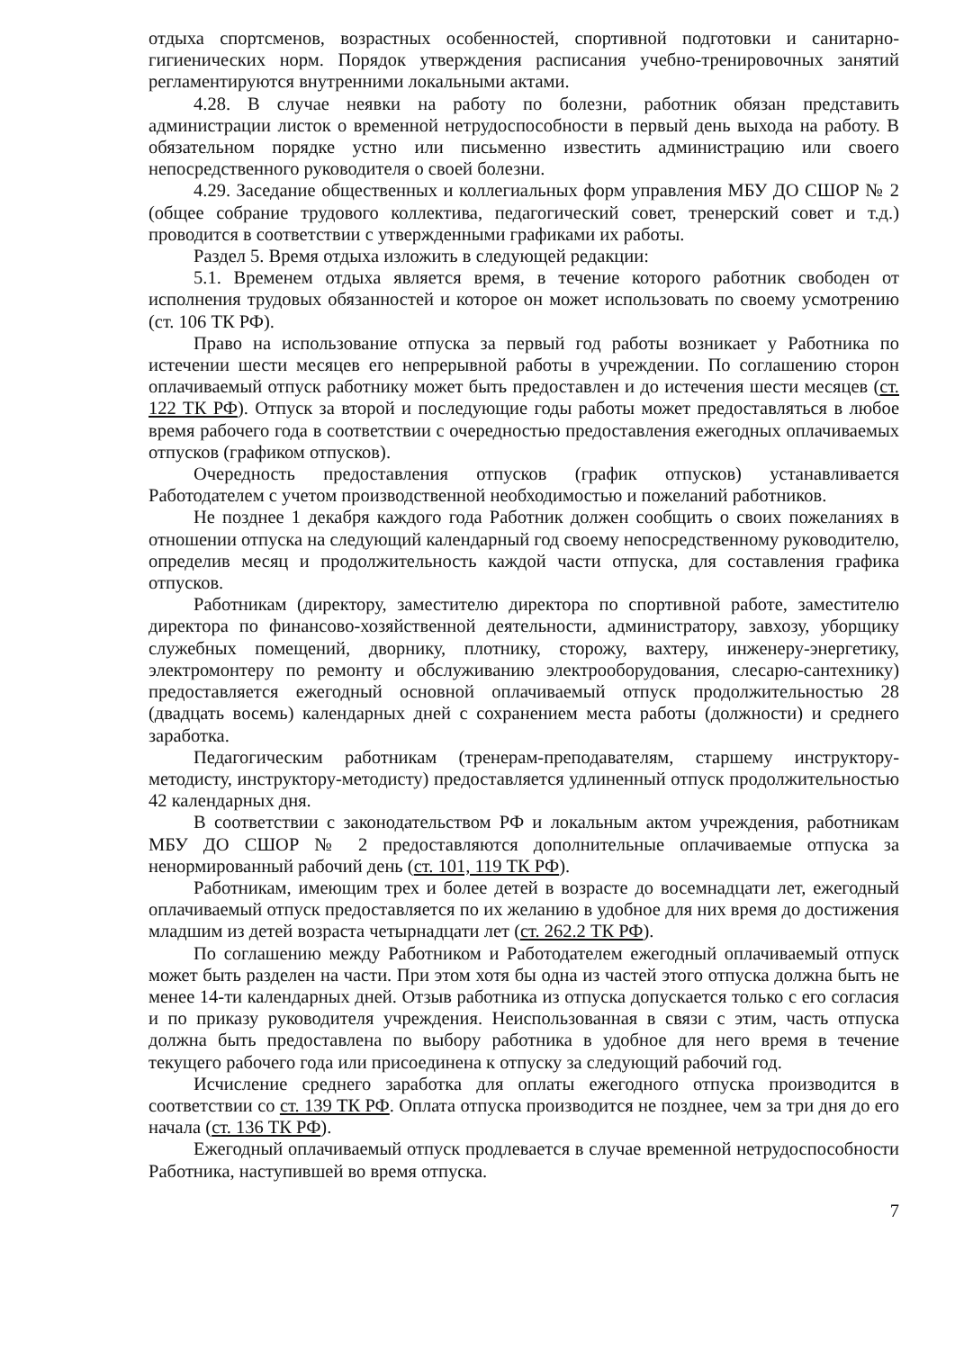отдыха спортсменов, возрастных особенностей, спортивной подготовки и санитарно-гигиенических норм. Порядок утверждения расписания учебно-тренировочных занятий регламентируются внутренними локальными актами.
4.28. В случае неявки на работу по болезни, работник обязан представить администрации листок о временной нетрудоспособности в первый день выхода на работу. В обязательном порядке устно или письменно известить администрацию или своего непосредственного руководителя о своей болезни.
4.29. Заседание общественных и коллегиальных форм управления МБУ ДО СШОР № 2 (общее собрание трудового коллектива, педагогический совет, тренерский совет и т.д.) проводится в соответствии с утвержденными графиками их работы.
Раздел 5. Время отдыха изложить в следующей редакции:
5.1. Временем отдыха является время, в течение которого работник свободен от исполнения трудовых обязанностей и которое он может использовать по своему усмотрению (ст. 106 ТК РФ).
Право на использование отпуска за первый год работы возникает у Работника по истечении шести месяцев его непрерывной работы в учреждении. По соглашению сторон оплачиваемый отпуск работнику может быть предоставлен и до истечения шести месяцев (ст. 122 ТК РФ). Отпуск за второй и последующие годы работы может предоставляться в любое время рабочего года в соответствии с очередностью предоставления ежегодных оплачиваемых отпусков (графиком отпусков).
Очередность предоставления отпусков (график отпусков) устанавливается Работодателем с учетом производственной необходимостью и пожеланий работников.
Не позднее 1 декабря каждого года Работник должен сообщить о своих пожеланиях в отношении отпуска на следующий календарный год своему непосредственному руководителю, определив месяц и продолжительность каждой части отпуска, для составления графика отпусков.
Работникам (директору, заместителю директора по спортивной работе, заместителю директора по финансово-хозяйственной деятельности, администратору, завхозу, уборщику служебных помещений, дворнику, плотнику, сторожу, вахтеру, инженеру-энергетику, электромонтеру по ремонту и обслуживанию электрооборудования, слесарю-сантехнику) предоставляется ежегодный основной оплачиваемый отпуск продолжительностью 28 (двадцать восемь) календарных дней с сохранением места работы (должности) и среднего заработка.
Педагогическим работникам (тренерам-преподавателям, старшему инструктору-методисту, инструктору-методисту) предоставляется удлиненный отпуск продолжительностью 42 календарных дня.
В соответствии с законодательством РФ и локальным актом учреждения, работникам МБУ ДО СШОР № 2 предоставляются дополнительные оплачиваемые отпуска за ненормированный рабочий день (ст. 101, 119 ТК РФ).
Работникам, имеющим трех и более детей в возрасте до восемнадцати лет, ежегодный оплачиваемый отпуск предоставляется по их желанию в удобное для них время до достижения младшим из детей возраста четырнадцати лет (ст. 262.2 ТК РФ).
По соглашению между Работником и Работодателем ежегодный оплачиваемый отпуск может быть разделен на части. При этом хотя бы одна из частей этого отпуска должна быть не менее 14-ти календарных дней. Отзыв работника из отпуска допускается только с его согласия и по приказу руководителя учреждения. Неиспользованная в связи с этим, часть отпуска должна быть предоставлена по выбору работника в удобное для него время в течение текущего рабочего года или присоединена к отпуску за следующий рабочий год.
Исчисление среднего заработка для оплаты ежегодного отпуска производится в соответствии со ст. 139 ТК РФ. Оплата отпуска производится не позднее, чем за три дня до его начала (ст. 136 ТК РФ).
Ежегодный оплачиваемый отпуск продлевается в случае временной нетрудоспособности Работника, наступившей во время отпуска.
7